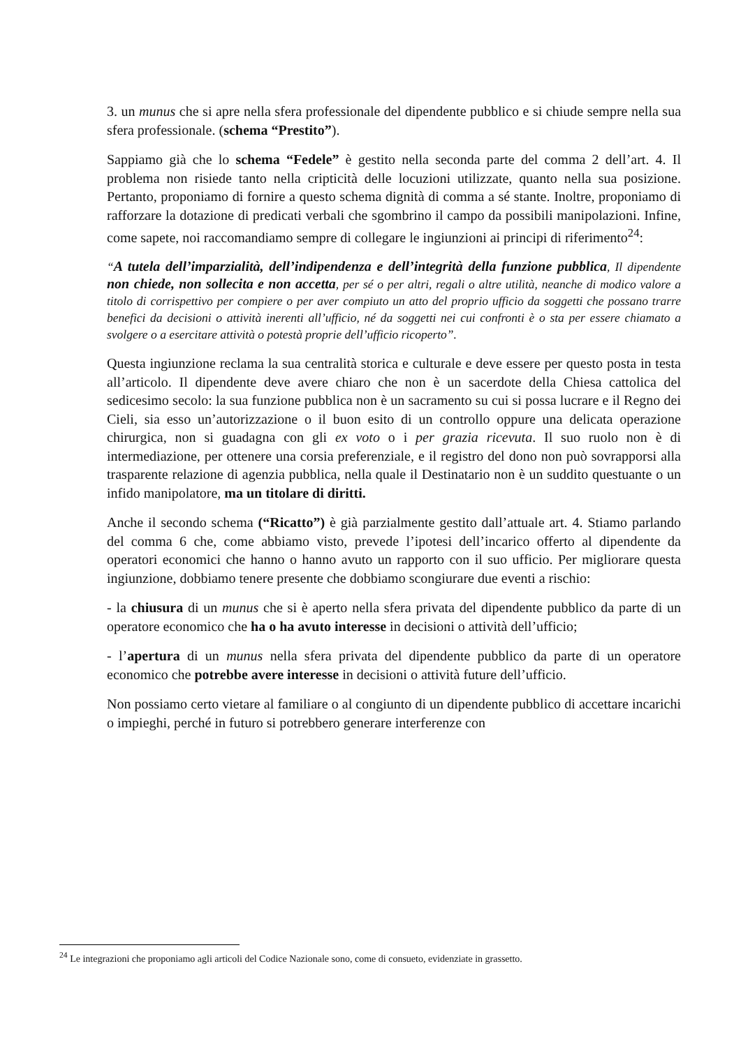3. un munus che si apre nella sfera professionale del dipendente pubblico e si chiude sempre nella sua sfera professionale. (schema “Prestito”).
Sappiamo già che lo schema “Fedele” è gestito nella seconda parte del comma 2 dell’art. 4. Il problema non risiede tanto nella cripticità delle locuzioni utilizzate, quanto nella sua posizione. Pertanto, proponiamo di fornire a questo schema dignità di comma a sé stante. Inoltre, proponiamo di rafforzare la dotazione di predicati verbali che sgombrino il campo da possibili manipolazioni. Infine, come sapete, noi raccomandiamo sempre di collegare le ingiunzioni ai principi di riferimento<sup>24</sup>:
“A tutela dell’imparzialità, dell’indipendenza e dell’integrità della funzione pubblica, Il dipendente non chiede, non sollecita e non accetta, per sé o per altri, regali o altre utilità, neanche di modico valore a titolo di corrispettivo per compiere o per aver compiuto un atto del proprio ufficio da soggetti che possano trarre benefici da decisioni o attività inerenti all’ufficio, né da soggetti nei cui confronti è o sta per essere chiamato a svolgere o a esercitare attività o potestà proprie dell’ufficio ricoperto”.
Questa ingiunzione reclama la sua centralità storica e culturale e deve essere per questo posta in testa all’articolo. Il dipendente deve avere chiaro che non è un sacerdote della Chiesa cattolica del sedicesimo secolo: la sua funzione pubblica non è un sacramento su cui si possa lucrare e il Regno dei Cieli, sia esso un’autorizzazione o il buon esito di un controllo oppure una delicata operazione chirurgica, non si guadagna con gli ex voto o i per grazia ricevuta. Il suo ruolo non è di intermediazione, per ottenere una corsia preferenziale, e il registro del dono non può sovrapporsi alla trasparente relazione di agenzia pubblica, nella quale il Destinatario non è un suddito questuante o un infido manipolatore, ma un titolare di diritti.
Anche il secondo schema (“Ricatto”) è già parzialmente gestito dall’attuale art. 4. Stiamo parlando del comma 6 che, come abbiamo visto, prevede l’ipotesi dell’incarico offerto al dipendente da operatori economici che hanno o hanno avuto un rapporto con il suo ufficio. Per migliorare questa ingiunzione, dobbiamo tenere presente che dobbiamo scongiurare due eventi a rischio:
- la chiusura di un munus che si è aperto nella sfera privata del dipendente pubblico da parte di un operatore economico che ha o ha avuto interesse in decisioni o attività dell’ufficio;
- l’apertura di un munus nella sfera privata del dipendente pubblico da parte di un operatore economico che potrebbe avere interesse in decisioni o attività future dell’ufficio.
Non possiamo certo vietare al familiare o al congiunto di un dipendente pubblico di accettare incarichi o impieghi, perché in futuro si potrebbero generare interferenze con
<sup>24</sup> Le integrazioni che proponiamo agli articoli del Codice Nazionale sono, come di consueto, evidenziate in grassetto.